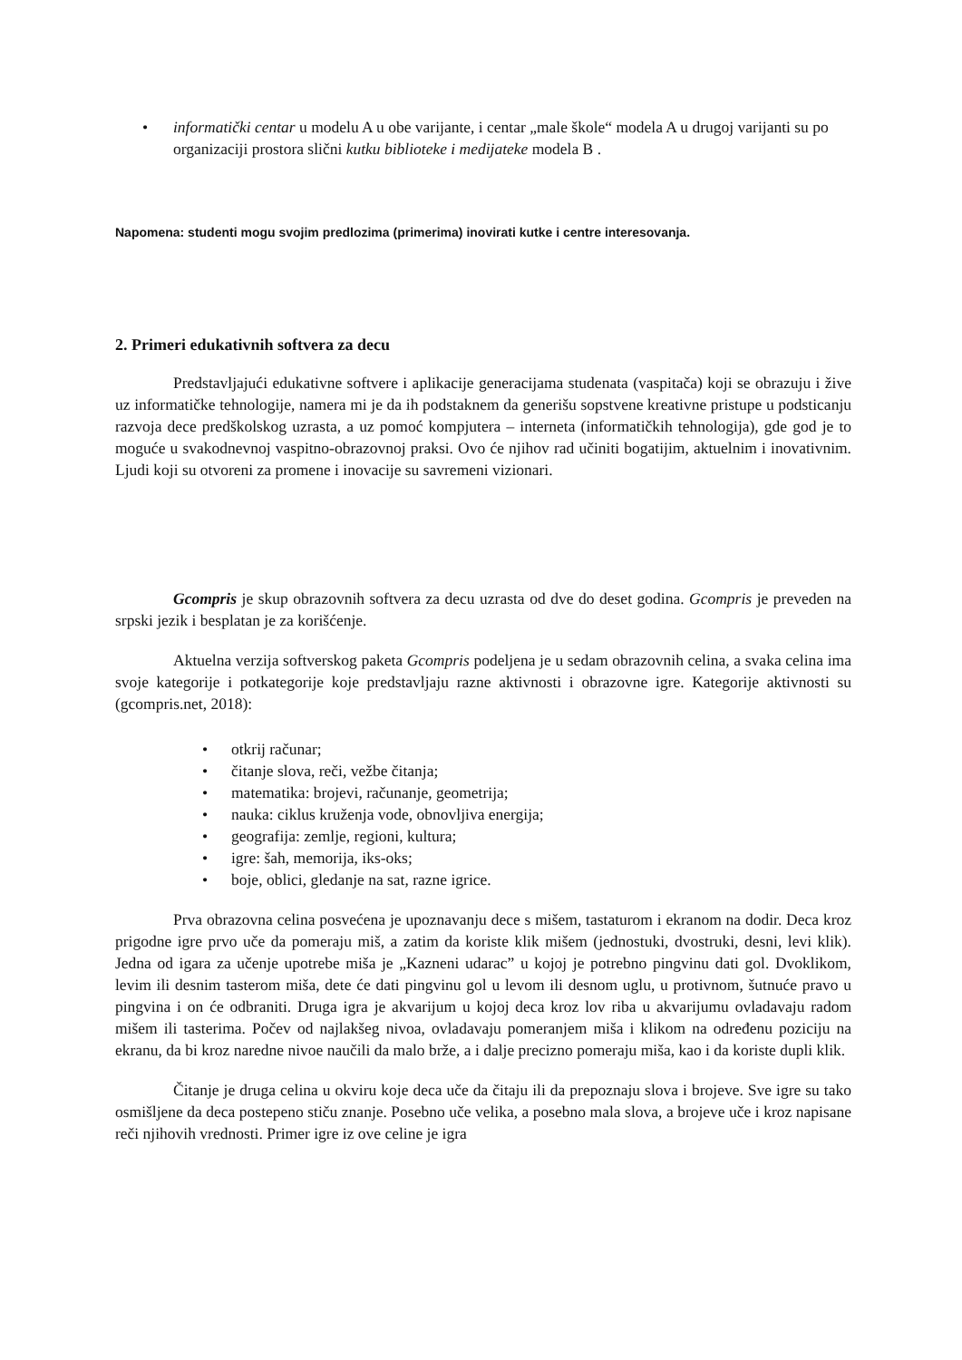• informatički centar u modelu A u obe varijante, i centar „male škole“ modela A u drugoj varijanti su po organizaciji prostora slični kutku biblioteke i medijateke modela B .
Napomena: studenti mogu svojim predlozima (primerima) inovirati kutke i centre interesovanja.
2. Primeri edukativnih softvera za decu
Predstavljajući edukativne softvere i aplikacije generacijama studenata (vaspitača) koji se obrazuju i žive uz informatičke tehnologije, namera mi je da ih podstaknem da generišu sopstvene kreativne pristupe u podsticanju razvoja dece predškolskog uzrasta, a uz pomoć kompjutera – interneta (informatičkih tehnologija), gde god je to moguće u svakodnevnoj vaspitno-obrazovnoj praksi. Ovo će njihov rad učiniti bogatijim, aktuelnim i inovativnim. Ljudi koji su otvoreni za promene i inovacije su savremeni vizionari.
Gcompris je skup obrazovnih softvera za decu uzrasta od dve do deset godina. Gcompris je preveden na srpski jezik i besplatan je za korišćenje.
Aktuelna verzija softverskog paketa Gcompris podeljena je u sedam obrazovnih celina, a svaka celina ima svoje kategorije i potkategorije koje predstavljaju razne aktivnosti i obrazovne igre. Kategorije aktivnosti su (gcompris.net, 2018):
• otkrij računar;
• čitanje slova, reči, vežbe čitanja;
• matematika: brojevi, računanje, geometrija;
• nauka: ciklus kruženja vode, obnovljiva energija;
• geografija: zemlje, regioni, kultura;
• igre: šah, memorija, iks-oks;
• boje, oblici, gledanje na sat, razne igrice.
Prva obrazovna celina posvećena je upoznavanju dece s mišem, tastaturom i ekranom na dodir. Deca kroz prigodne igre prvo uče da pomeraju miš, a zatim da koriste klik mišem (jednostuki, dvostruki, desni, levi klik). Jedna od igara za učenje upotrebe miša je „Kazneni udarac” u kojoj je potrebno pingvinu dati gol. Dvoklikom, levim ili desnim tasterom miša, dete će dati pingvinu gol u levom ili desnom uglu, u protivnom, šutnuće pravo u pingvina i on će odbraniti. Druga igra je akvarijum u kojoj deca kroz lov riba u akvarijumu ovladavaju radom mišem ili tasterima. Počev od najlakšeg nivoa, ovladavaju pomeranjem miša i klikom na određenu poziciju na ekranu, da bi kroz naredne nivoe naučili da malo brže, a i dalje precizno pomeraju miša, kao i da koriste dupli klik.
Čitanje je druga celina u okviru koje deca uče da čitaju ili da prepoznaju slova i brojeve. Sve igre su tako osmišljene da deca postepeno stiču znanje. Posebno uče velika, a posebno mala slova, a brojeve uče i kroz napisane reči njihovih vrednosti. Primer igre iz ove celine je igra